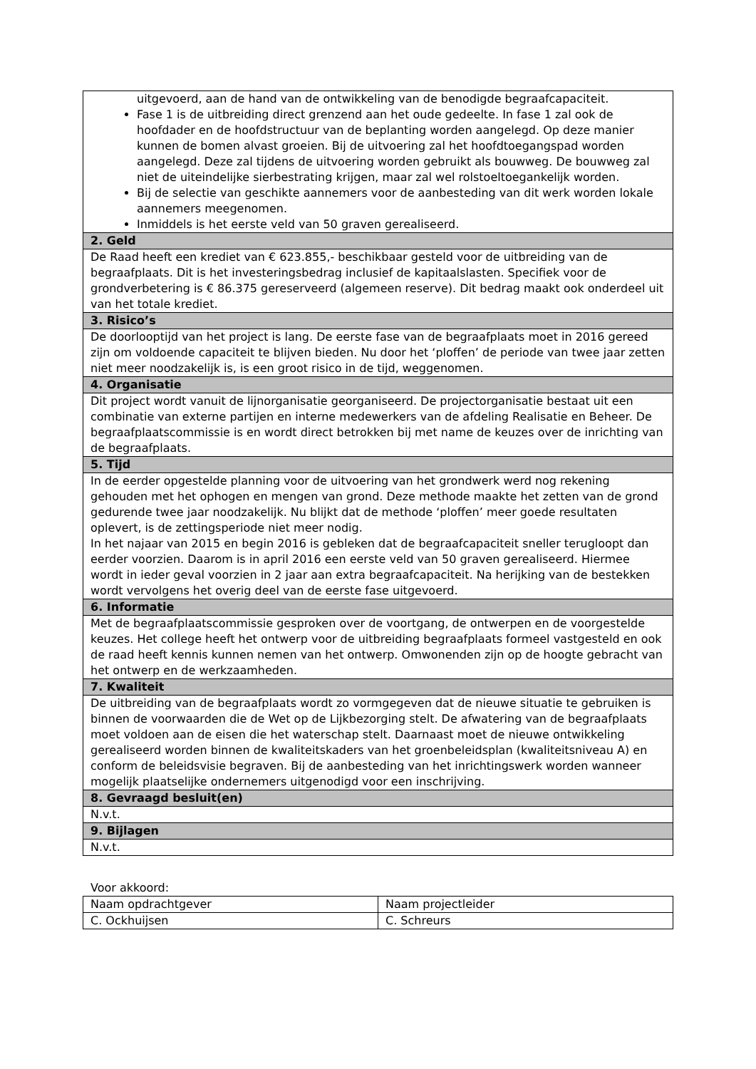| uitgevoerd, aan de hand van de ontwikkeling van de benodigde begraafcapaciteit. Fase 1 is de uitbreiding direct grenzend aan het oude gedeelte. In fase 1 zal ook de hoofdader en de hoofdstructuur van de beplanting worden aangelegd. Op deze manier kunnen de bomen alvast groeien. Bij de uitvoering zal het hoofdtoegangspad worden aangelegd. Deze zal tijdens de uitvoering worden gebruikt als bouwweg. De bouwweg zal niet de uiteindelijke sierbestrating krijgen, maar zal wel rolstoeltoegankelijk worden. Bij de selectie van geschikte aannemers voor de aanbesteding van dit werk worden lokale aannemers meegenomen. Inmiddels is het eerste veld van 50 graven gerealiseerd. |
| 2. Geld |
| De Raad heeft een krediet van € 623.855,- beschikbaar gesteld voor de uitbreiding van de begraafplaats. Dit is het investeringsbedrag inclusief de kapitaalslasten. Specifiek voor de grondverbetering is € 86.375 gereserveerd (algemeen reserve). Dit bedrag maakt ook onderdeel uit van het totale krediet. |
| 3. Risico’s |
| De doorlooptijd van het project is lang. De eerste fase van de begraafplaats moet in 2016 gereed zijn om voldoende capaciteit te blijven bieden. Nu door het ‘ploffen’ de periode van twee jaar zetten niet meer noodzakelijk is, is een groot risico in de tijd, weggenomen. |
| 4. Organisatie |
| Dit project wordt vanuit de lijnorganisatie georganiseerd. De projectorganisatie bestaat uit een combinatie van externe partijen en interne medewerkers van de afdeling Realisatie en Beheer. De begraafplaatscommissie is en wordt direct betrokken bij met name de keuzes over de inrichting van de begraafplaats. |
| 5. Tijd |
| In de eerder opgestelde planning voor de uitvoering van het grondwerk werd nog rekening gehouden met het ophogen en mengen van grond. Deze methode maakte het zetten van de grond gedurende twee jaar noodzakelijk. Nu blijkt dat de methode ‘ploffen’ meer goede resultaten oplevert, is de zettingsperiode niet meer nodig. In het najaar van 2015 en begin 2016 is gebleken dat de begraafcapaciteit sneller terugloopt dan eerder voorzien. Daarom is in april 2016 een eerste veld van 50 graven gerealiseerd. Hiermee wordt in ieder geval voorzien in 2 jaar aan extra begraafcapaciteit. Na herijking van de bestekken wordt vervolgens het overig deel van de eerste fase uitgevoerd. |
| 6. Informatie |
| Met de begraafplaatscommissie gesproken over de voortgang, de ontwerpen en de voorgestelde keuzes. Het college heeft het ontwerp voor de uitbreiding begraafplaats formeel vastgesteld en ook de raad heeft kennis kunnen nemen van het ontwerp. Omwonenden zijn op de hoogte gebracht van het ontwerp en de werkzaamheden. |
| 7. Kwaliteit |
| De uitbreiding van de begraafplaats wordt zo vormgegeven dat de nieuwe situatie te gebruiken is binnen de voorwaarden die de Wet op de Lijkbezorging stelt. De afwatering van de begraafplaats moet voldoen aan de eisen die het waterschap stelt. Daarnaast moet de nieuwe ontwikkeling gerealiseerd worden binnen de kwaliteitskaders van het groenbeleidsplan (kwaliteitsniveau A) en conform de beleidsvisie begraven. Bij de aanbesteding van het inrichtingswerk worden wanneer mogelijk plaatselijke ondernemers uitgenodigd voor een inschrijving. |
| 8. Gevraagd besluit(en) |
| N.v.t. |
| 9. Bijlagen |
| N.v.t. |
Voor akkoord:
| Naam opdrachtgever | Naam projectleider |
| C. Ockhuijsen | C. Schreurs |